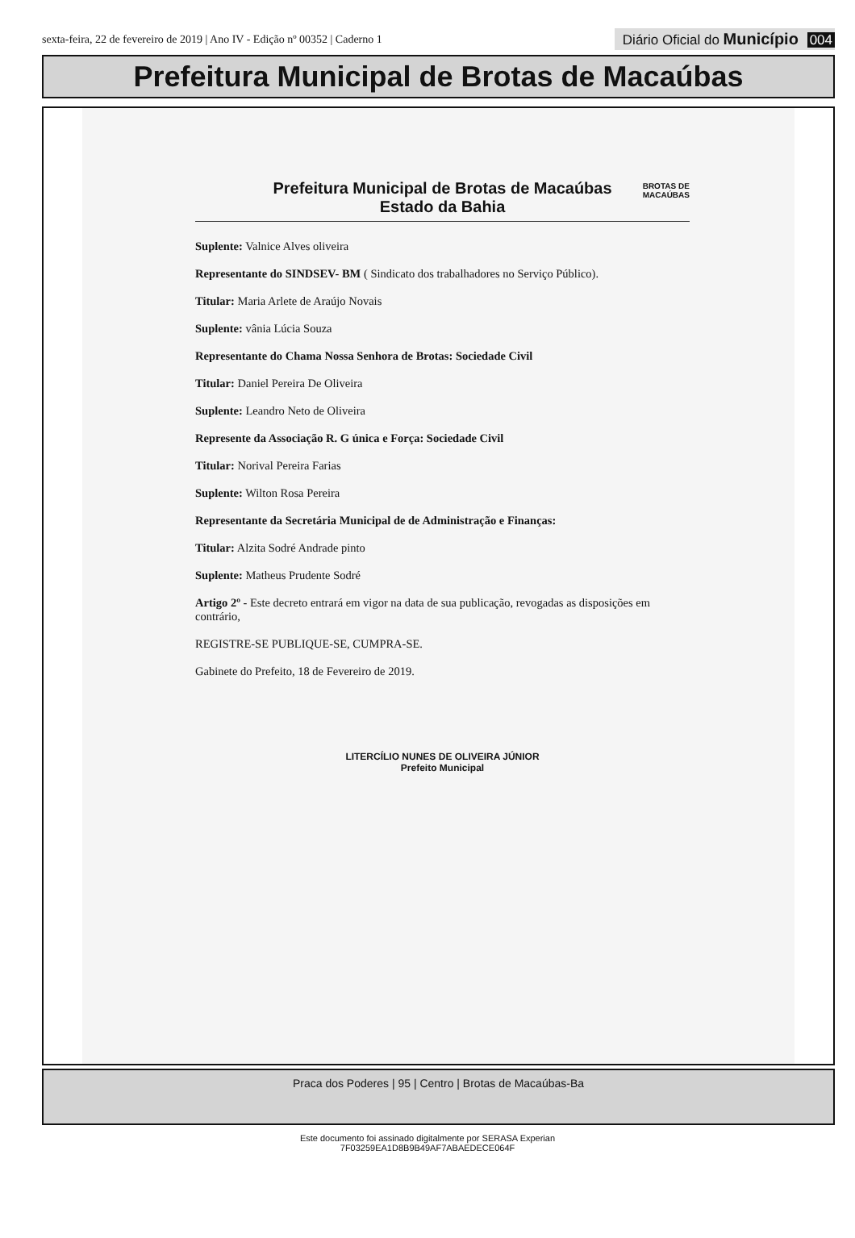sexta-feira, 22 de fevereiro de 2019 | Ano IV - Edição nº 00352 | Caderno 1 Diário Oficial do Município 004
Prefeitura Municipal de Brotas de Macaúbas
Prefeitura Municipal de Brotas de Macaúbas
Estado da Bahia
BROTAS DE
MACAÚBAS
Suplente: Valnice Alves oliveira
Representante do SINDSEV- BM ( Sindicato dos trabalhadores no Serviço Público).
Titular: Maria Arlete de Araújo Novais
Suplente: vânia Lúcia Souza
Representante do Chama Nossa Senhora de Brotas: Sociedade Civil
Titular: Daniel Pereira De Oliveira
Suplente: Leandro Neto de Oliveira
Represente da Associação R. G única e Força: Sociedade Civil
Titular: Norival Pereira Farias
Suplente: Wilton Rosa Pereira
Representante da Secretária Municipal de de Administração e Finanças:
Titular: Alzita Sodré Andrade pinto
Suplente: Matheus Prudente Sodré
Artigo 2º - Este decreto entrará em vigor na data de sua publicação, revogadas as disposições em contrário,
REGISTRE-SE PUBLIQUE-SE, CUMPRA-SE.
Gabinete do Prefeito, 18 de Fevereiro de 2019.
LITERCÍLIO NUNES DE OLIVEIRA JÚNIOR
Prefeito Municipal
Praca dos Poderes | 95 | Centro | Brotas de Macaúbas-Ba
Este documento foi assinado digitalmente por SERASA Experian
7F03259EA1D8B9B49AF7ABAEDECE064F